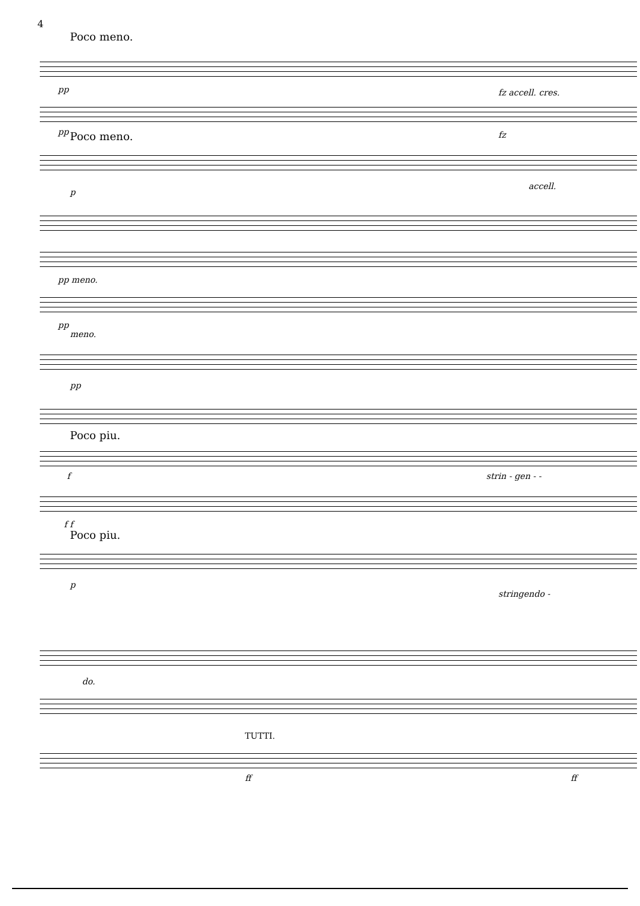4
Poco meno.
pp fz accell. cres.
pp Poco meno. fz
p
accell.
pp meno.
pp
meno.
pp
Poco piu.
f strin - gen - -
f f
Poco piu.
p
stringendo -
do.
TUTTI.
ff ff